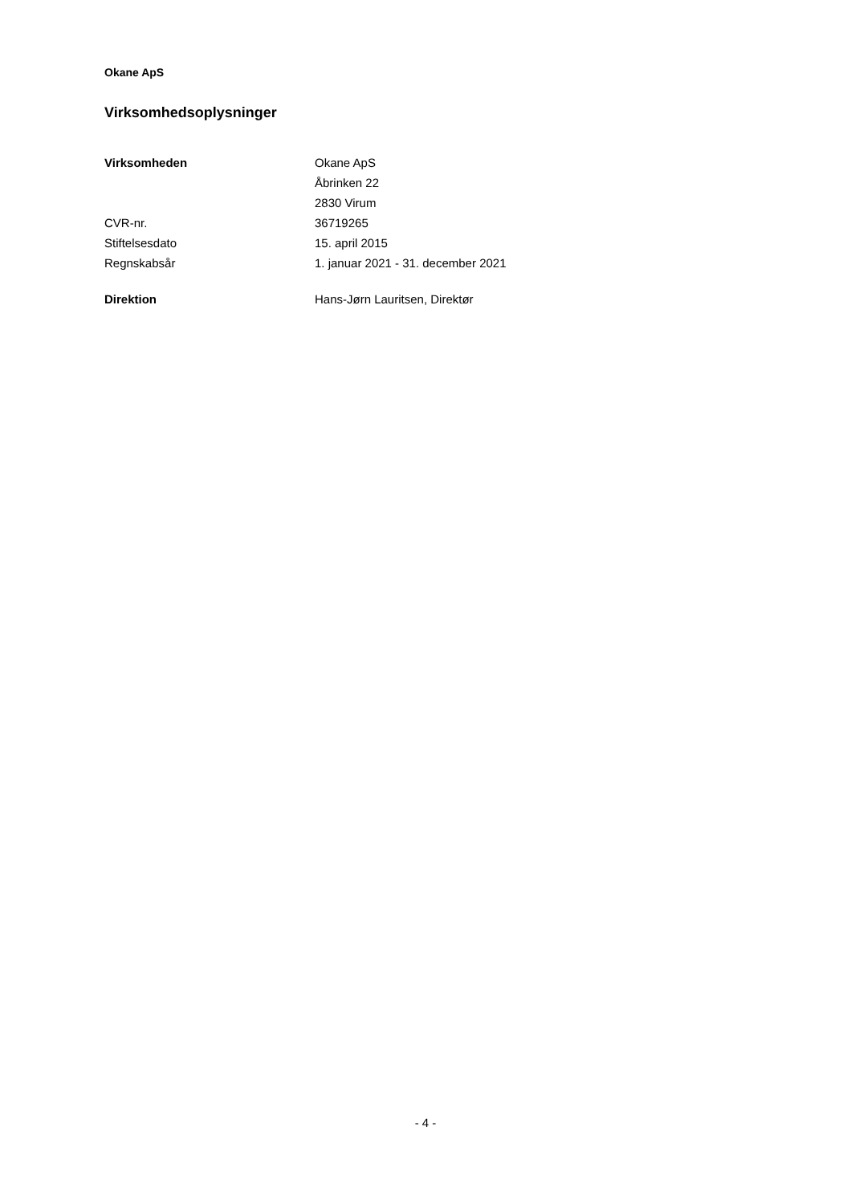Okane ApS
Virksomhedsoplysninger
| Virksomheden | Okane ApS |
| | Åbrinken 22 |
| | 2830 Virum |
| CVR-nr. | 36719265 |
| Stiftelsesdato | 15. april 2015 |
| Regnskabsår | 1. januar 2021 - 31. december 2021 |
| Direktion | Hans-Jørn Lauritsen, Direktør |
- 4 -